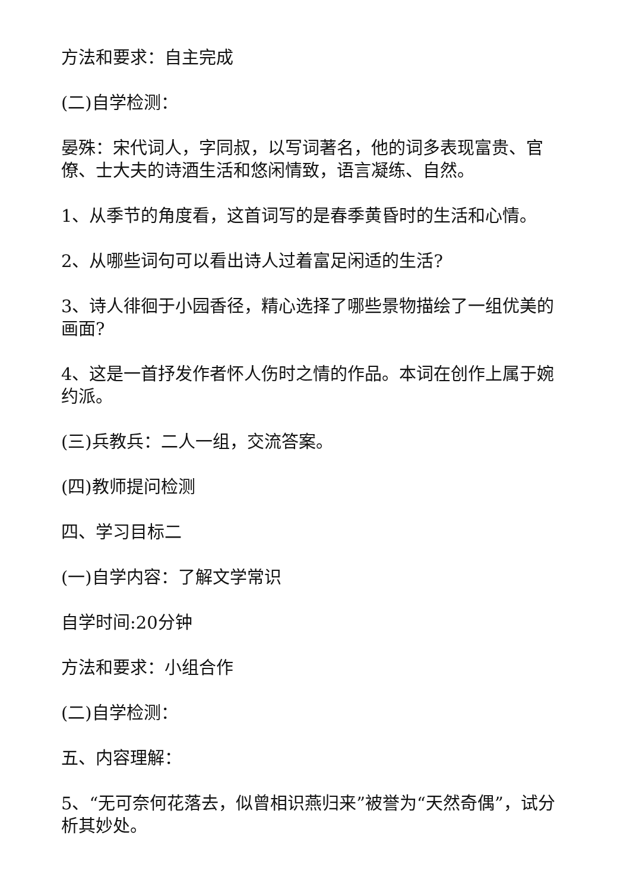方法和要求：自主完成
(二)自学检测：
晏殊：宋代词人，字同叔，以写词著名，他的词多表现富贵、官僚、士大夫的诗酒生活和悠闲情致，语言凝练、自然。
1、从季节的角度看，这首词写的是春季黄昏时的生活和心情。
2、从哪些词句可以看出诗人过着富足闲适的生活?
3、诗人徘徊于小园香径，精心选择了哪些景物描绘了一组优美的画面?
4、这是一首抒发作者怀人伤时之情的作品。本词在创作上属于婉约派。
(三)兵教兵：二人一组，交流答案。
(四)教师提问检测
四、学习目标二
(一)自学内容：了解文学常识
自学时间:20分钟
方法和要求：小组合作
(二)自学检测：
五、内容理解：
5、“无可奈何花落去，似曾相识燕归来”被誉为“天然奇偶”，试分析其妙处。